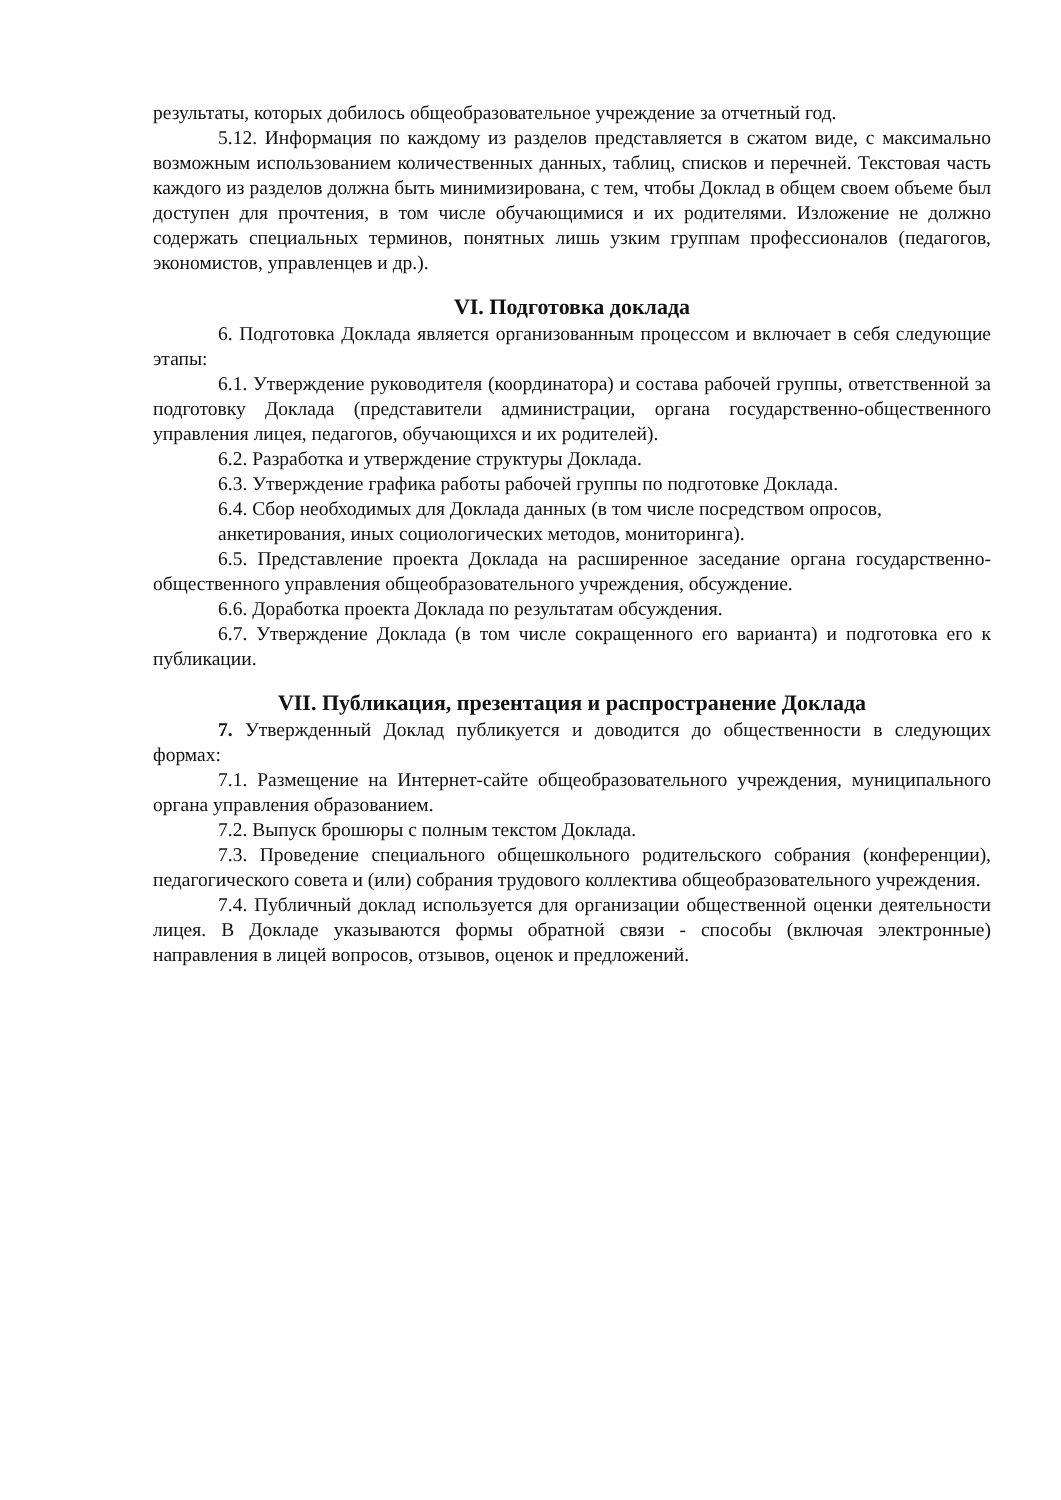результаты, которых добилось общеобразовательное учреждение за отчетный год.
5.12. Информация по каждому из разделов представляется в сжатом виде, с максимально возможным использованием количественных данных, таблиц, списков и перечней. Текстовая часть каждого из разделов должна быть минимизирована, с тем, чтобы Доклад в общем своем объеме был доступен для прочтения, в том числе обучающимися и их родителями. Изложение не должно содержать специальных терминов, понятных лишь узким группам профессионалов (педагогов, экономистов, управленцев и др.).
VI. Подготовка доклада
6. Подготовка Доклада является организованным процессом и включает в себя следующие этапы:
6.1. Утверждение руководителя (координатора) и состава рабочей группы, ответственной за подготовку Доклада (представители администрации, органа государственно-общественного управления лицея, педагогов, обучающихся и их родителей).
6.2. Разработка и утверждение структуры Доклада.
6.3. Утверждение графика работы рабочей группы по подготовке Доклада.
6.4. Сбор необходимых для Доклада данных (в том числе посредством опросов,
анкетирования, иных социологических методов, мониторинга).
6.5. Представление проекта Доклада на расширенное заседание органа государственно-общественного управления общеобразовательного учреждения, обсуждение.
6.6. Доработка проекта Доклада по результатам обсуждения.
6.7. Утверждение Доклада (в том числе сокращенного его варианта) и подготовка его к публикации.
VII. Публикация, презентация и распространение Доклада
7. Утвержденный Доклад публикуется и доводится до общественности в следующих формах:
7.1. Размещение на Интернет-сайте общеобразовательного учреждения, муниципального органа управления образованием.
7.2. Выпуск брошюры с полным текстом Доклада.
7.3. Проведение специального общешкольного родительского собрания (конференции), педагогического совета и (или) собрания трудового коллектива общеобразовательного учреждения.
7.4. Публичный доклад используется для организации общественной оценки деятельности лицея. В Докладе указываются формы обратной связи - способы (включая электронные) направления в лицей вопросов, отзывов, оценок и предложений.